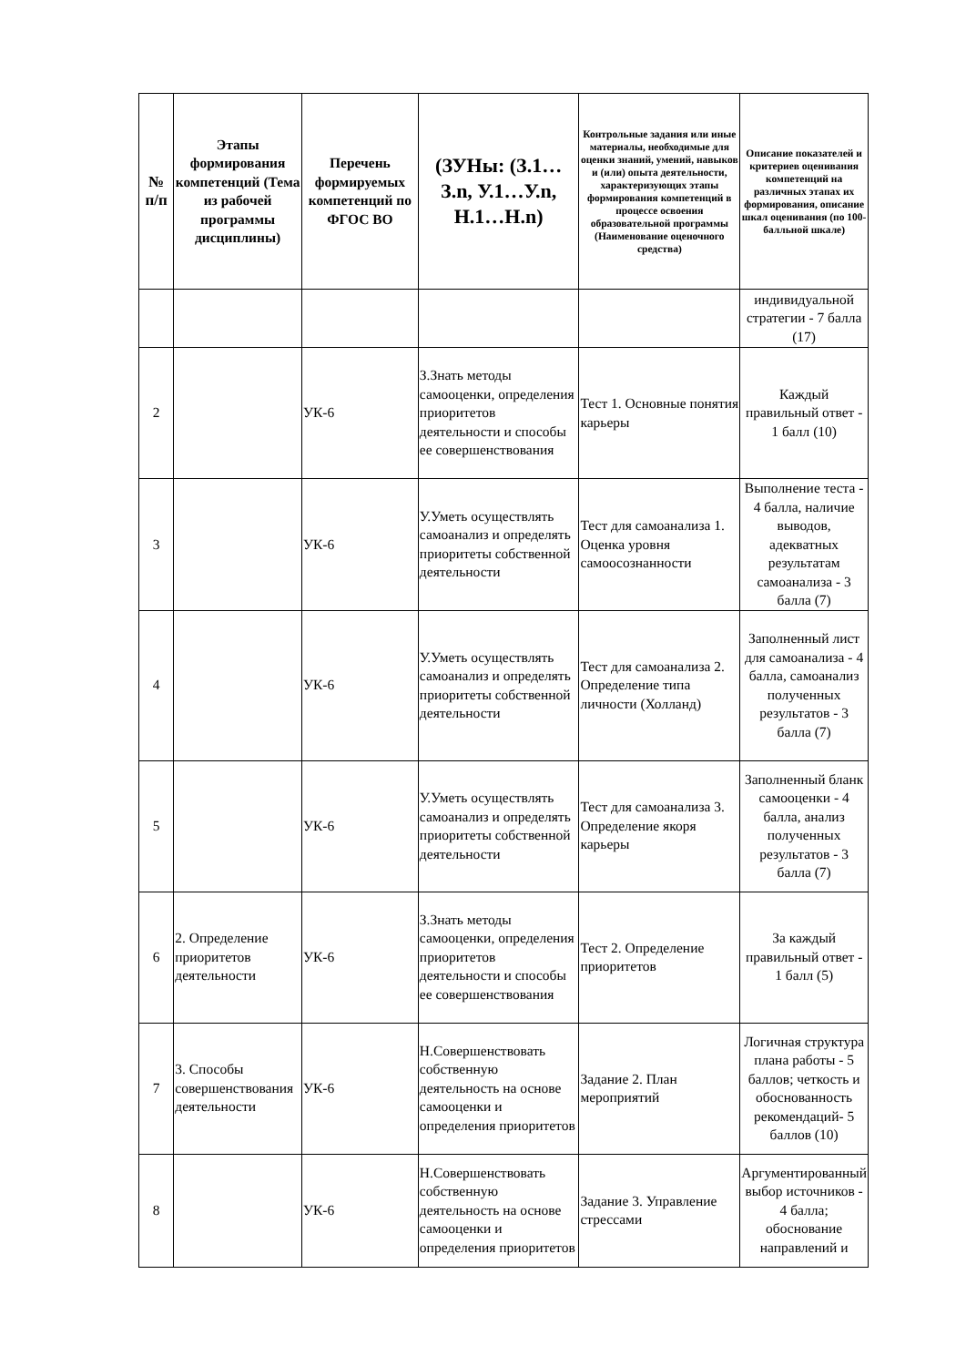| № п/п | Этапы формирования компетенций (Тема из рабочей программы дисциплины) | Перечень формируемых компетенций по ФГОС ВО | (ЗУНы: (З.1…З.n, У.1…У.n, Н.1…Н.n) | Контрольные задания или иные материалы, необходимые для оценки знаний, умений, навыков и (или) опыта деятельности, характеризующих этапы формирования компетенций в процессе освоения образовательной программы (Наименование оценочного средства) | Описание показателей и критериев оценивания компетенций на различных этапах их формирования, описание шкал оценивания (по 100-балльной шкале) |
| --- | --- | --- | --- | --- | --- |
| | | | | | индивидуальной стратегии - 7 балла (17) |
| 2 | | УК-6 | З.Знать методы самооценки, определения приоритетов деятельности и способы ее совершенствования | Тест 1. Основные понятия карьеры | Каждый правильный ответ - 1 балл (10) |
| 3 | | УК-6 | У.Уметь осуществлять самоанализ и определять приоритеты собственной деятельности | Тест для самоанализа 1. Оценка уровня самоосознанности | Выполнение теста - 4 балла, наличие выводов, адекватных результатам самоанализа - 3 балла (7) |
| 4 | | УК-6 | У.Уметь осуществлять самоанализ и определять приоритеты собственной деятельности | Тест для самоанализа 2. Определение типа личности (Холланд) | Заполненный лист для самоанализа - 4 балла, самоанализ полученных результатов - 3 балла (7) |
| 5 | | УК-6 | У.Уметь осуществлять самоанализ и определять приоритеты собственной деятельности | Тест для самоанализа 3. Определение якоря карьеры | Заполненный бланк самооценки - 4 балла, анализ полученных результатов - 3 балла (7) |
| 6 | 2. Определение приоритетов деятельности | УК-6 | З.Знать методы самооценки, определения приоритетов деятельности и способы ее совершенствования | Тест 2. Определение приоритетов | За каждый правильный ответ - 1 балл (5) |
| 7 | 3. Способы совершенствования деятельности | УК-6 | Н.Совершенствовать собственную деятельность на основе самооценки и определения приоритетов | Задание 2. План мероприятий | Логичная структура плана работы - 5 баллов; четкость и обоснованность рекомендаций- 5 баллов (10) |
| 8 | | УК-6 | Н.Совершенствовать собственную деятельность на основе самооценки и определения приоритетов | Задание 3. Управление стрессами | Аргументированный выбор источников - 4 балла; обоснование направлений и |